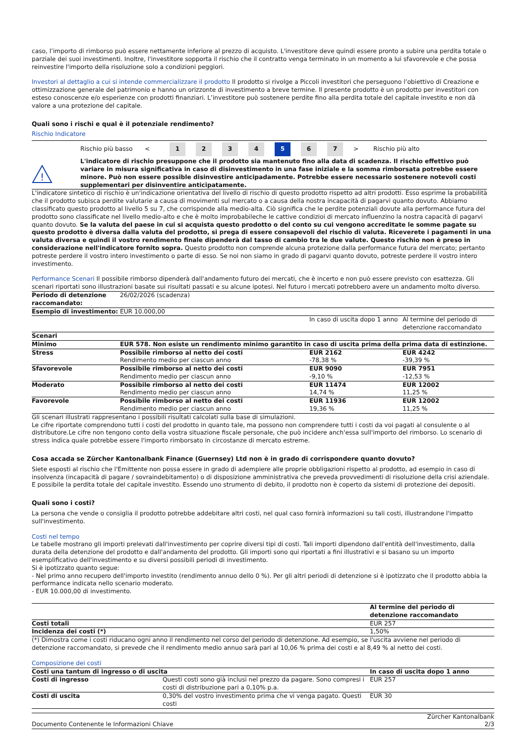caso, l’importo di rimborso può essere nettamente inferiore al prezzo di acquisto. L'investitore deve quindi essere pronto a subire una perdita totale o parziale dei suoi investimenti. Inoltre, l'investitore sopporta il rischio che il contratto venga terminato in un momento a lui sfavorevole e che possa reinvestire l'importo della risoluzione solo a condizioni peggiori.
Investori al dettaglio a cui si intende commercializzare il prodotto Il prodotto si rivolge a Piccoli investitori che perseguono l’obiettivo di Creazione e ottimizzazione generale del patrimonio e hanno un orizzonte di investimento a breve termine. Il presente prodotto è un prodotto per investitori con esteso conoscenze e/o esperienze con prodotti finanziari. L’investitore può sostenere perdite fino alla perdita totale del capitale investito e non dà valore a una protezione del capitale.
Quali sono i rischi e qual è il potenziale rendimento?
Rischio Indicatore
Rischio più basso <
1 2 3 4 5 6 7
> Rischio più alto
!
L'indicatore di rischio presuppone che il prodotto sia mantenuto fino alla data di scadenza. Il rischio effettivo può variare in misura significativa in caso di disinvestimento in una fase iniziale e la somma rimborsata potrebbe essere minore. Può non essere possible disinvestire anticipadamente. Potrebbe essere necessario sostenere notevoli costi supplementari per disinventire anticipatamente.
L'indicatore sintetico di rischio è un'indicazione orientativa del livello di rischio di questo prodotto rispetto ad altri prodotti. Esso esprime la probabilità che il prodotto subisca perdite valutarie a causa di movimenti sul mercato o a causa della nostra incapacità di pagarvi quanto dovuto. Abbiamo classificato questo prodotto al livello 5 su 7, che corrisponde alla medio-alta. Ciò significa che le perdite potenziali dovute alla performance futura del prodotto sono classificate nel livello medio-alto e che è molto improbabileche le cattive condizioi di mercato influenzino la nostra capacità di pagarvi quanto dovuto. Se la valuta del paese in cui si acquista questo prodotto o del conto su cui vengono accreditate le somme pagate su questo prodotto è diversa dalla valuta del prodotto, si prega di essere consapevoli del rischio di valuta. Riceverete i pagamenti in una valuta diversa e quindi il vostro rendimento finale dipenderà dal tasso di cambio tra le due valute. Questo rischio non è preso in considerazione nell'indicatore fornito sopra. Questo prodotto non comprende alcuna protezione dalla performance futura del mercato; pertanto potreste perdere il vostro intero investimento o parte di esso. Se noi non siamo in grado di pagarvi quanto dovuto, potreste perdere il vostro intero investimento.
Performance Scenari Il possibile rimborso dipenderà dall'andamento futuro dei mercati, che è incerto e non può essere previsto con esattezza. Gli scenari riportati sono illustrazioni basate sui risultati passati e su alcune ipotesi. Nel futuro i mercati potrebbero avere un andamento molto diverso.
| Periodo di detenzione raccomandato: | 26/02/2026 (scadenza) | | |
| Esempio di investimento: | EUR 10.000,00 | | |
| | | In caso di uscita dopo 1 anno | Al termine del periodo di detenzione raccomandato |
| Scenari | | | |
| Minimo | EUR 578. Non esiste un rendimento minimo garantito in caso di uscita prima della prima data di estinzione. | | |
| Stress | Possibile rimborso al netto dei costi Rendimento medio per ciascun anno | EUR 2162 -78,38 % | EUR 4242 -39,39 % |
| Sfavorevole | Possibile rimborso al netto dei costi Rendimento medio per ciascun anno | EUR 9090 -9,10 % | EUR 7951 -12,53 % |
| Moderato | Possibile rimborso al netto dei costi Rendimento medio per ciascun anno | EUR 11474 14,74 % | EUR 12002 11,25 % |
| Favorevole | Possibile rimborso al netto dei costi Rendimento medio per ciascun anno | EUR 11936 19,36 % | EUR 12002 11,25 % |
Gli scenari illustrati rappresentano i possibili risultati calcolati sulla base di simulazioni.
Le cifre riportate comprendono tutti i costi del prodotto in quanto tale, ma possono non comprendere tutti i costi da voi pagati al consulente o al distributore.Le cifre non tengono conto della vostra situazione fiscale personale, che può incidere anch'essa sull'importo del rimborso. Lo scenario di stress indica quale potrebbe essere l'importo rimborsato in circostanze di mercato estreme.
Cosa accada se Zürcher Kantonalbank Finance (Guernsey) Ltd non è in grado di corrispondere quanto dovuto?
Siete esposti al rischio che l'Emittente non possa essere in grado di adempiere alle proprie obbligazioni rispetto al prodotto, ad esempio in caso di insolvenza (incapacità di pagare / sovraindebitamento) o di disposizione amministrativa che preveda provvedimenti di risoluzione della crisi aziendale. E possibile la perdita totale del capitale investito. Essendo uno strumento di debito, il prodotto non è coperto da sistemi di protezione dei depositi.
Quali sono i costi?
La persona che vende o consiglia il prodotto potrebbe addebitare altri costi, nel qual caso fornirà informazioni su tali costi, illustrandone l'impatto sull'investimento.
Costi nel tempo
Le tabelle mostrano gli importi prelevati dall'investimento per coprire diversi tipi di costi. Tali importi dipendono dall'entità dell'investimento, dalla durata della detenzione del prodotto e dall'andamento del prodotto. Gli importi sono qui riportati a fini illustrativi e si basano su un importo esemplificativo dell'investimento e su diversi possibili periodi di investimento.
Si è ipotizzato quanto segue:
- Nel primo anno recupero dell'importo investito (rendimento annuo dello 0 %). Per gli altri periodi di detenzione si è ipotizzato che il prodotto abbia la performance indicata nello scenario moderato.
- EUR 10.000,00 di investimento.
| | Al termine del periodo di detenzione raccomandato |
| Costi totali | EUR 257 |
| Incidenza dei costi (*) | 1,50% |
(*) Dimostra come i costi riducano ogni anno il rendimento nel corso del periodo di detenzione. Ad esempio, se l'uscita avviene nel periodo di detenzione raccomandato, si prevede che il rendimento medio annuo sarà pari al 10,06 % prima dei costi e al 8,49 % al netto dei costi.
Composizione dei costi
| Costi una tantum di ingresso o di uscita | | In caso di uscita dopo 1 anno |
| --- | --- | --- |
| Costi di ingresso | Questi costi sono già inclusi nel prezzo da pagare. Sono compresi i costi di distribuzione pari a 0,10% p.a. | EUR 257 |
| Costi di uscita | 0,30% del vostro investimento prima che vi venga pagato. Questi costi | EUR 30 |
Documento Contenente le Informazioni Chiave Zürcher Kantonalbank
2/3